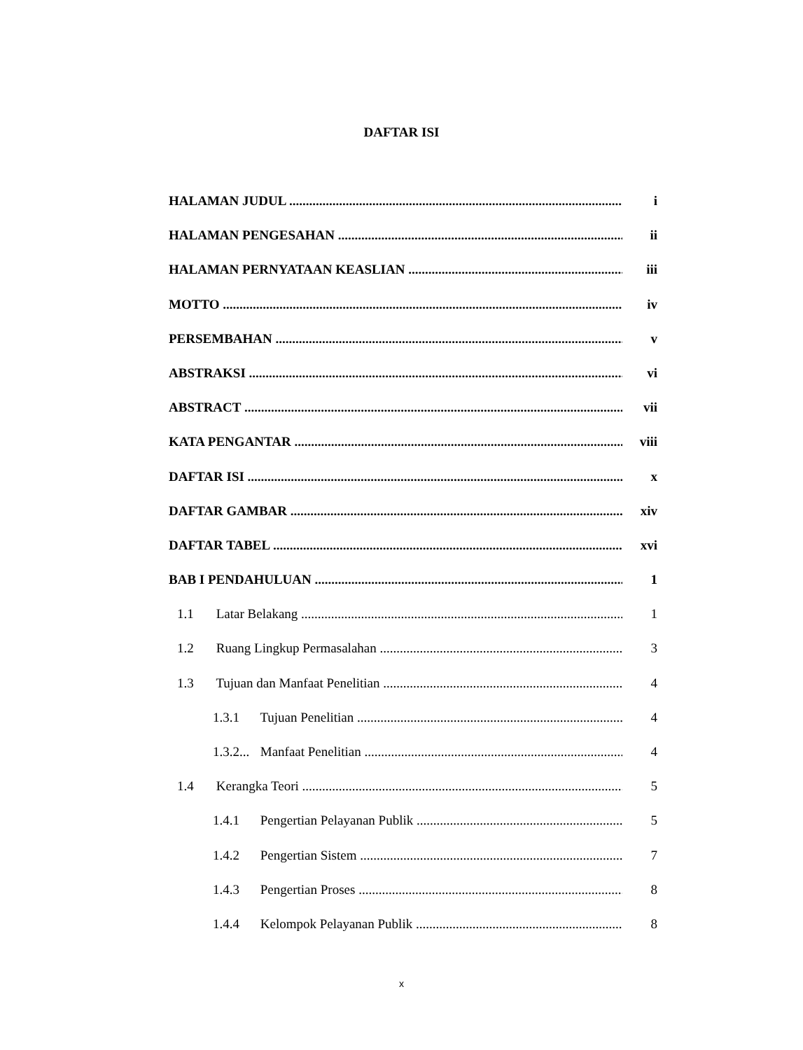DAFTAR ISI
HALAMAN JUDUL i
HALAMAN PENGESAHAN ii
HALAMAN PERNYATAAN KEASLIAN iii
MOTTO iv
PERSEMBAHAN v
ABSTRAKSI vi
ABSTRACT vii
KATA PENGANTAR viii
DAFTAR ISI x
DAFTAR GAMBAR xiv
DAFTAR TABEL xvi
BAB I PENDAHULUAN 1
1.1 Latar Belakang 1
1.2 Ruang Lingkup Permasalahan 3
1.3 Tujuan dan Manfaat Penelitian 4
1.3.1 Tujuan Penelitian 4
1.3.2... Manfaat Penelitian 4
1.4 Kerangka Teori 5
1.4.1 Pengertian Pelayanan Publik 5
1.4.2 Pengertian Sistem 7
1.4.3 Pengertian Proses 8
1.4.4 Kelompok Pelayanan Publik 8
x